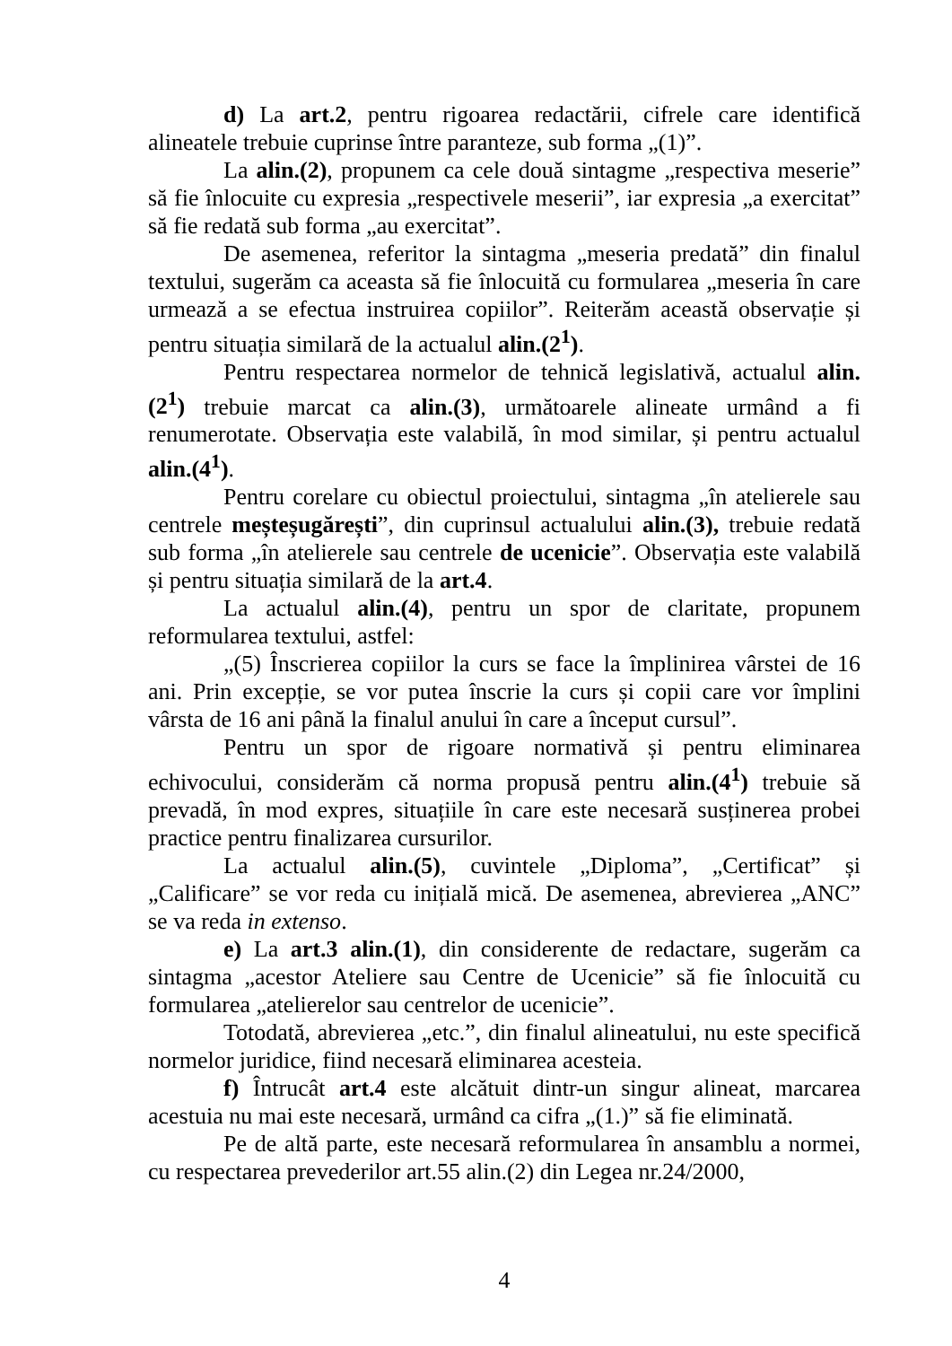d) La art.2, pentru rigoarea redactării, cifrele care identifică alineatele trebuie cuprinse între paranteze, sub forma „(1)”.
La alin.(2), propunem ca cele două sintagme „respectiva meserie” să fie înlocuite cu expresia „respectivele meserii”, iar expresia „a exercitat” să fie redată sub forma „au exercitat”.
De asemenea, referitor la sintagma „meseria predată” din finalul textului, sugerăm ca aceasta să fie înlocuită cu formularea „meseria în care urmează a se efectua instruirea copiilor”. Reiterăm această observație și pentru situația similară de la actualul alin.(2<sup>1</sup>).
Pentru respectarea normelor de tehnică legislativă, actualul alin.(2<sup>1</sup>) trebuie marcat ca alin.(3), următoarele alineate urmând a fi renumerotate. Observația este valabilă, în mod similar, și pentru actualul alin.(4<sup>1</sup>).
Pentru corelare cu obiectul proiectului, sintagma „în atelierele sau centrele meșteșugărești”, din cuprinsul actualului alin.(3), trebuie redată sub forma „în atelierele sau centrele de ucenicie”. Observația este valabilă și pentru situația similară de la art.4.
La actualul alin.(4), pentru un spor de claritate, propunem reformularea textului, astfel:
„(5) Înscrierea copiilor la curs se face la împlinirea vârstei de 16 ani. Prin excepție, se vor putea înscrie la curs și copii care vor împlini vârsta de 16 ani până la finalul anului în care a început cursul”.
Pentru un spor de rigoare normativă și pentru eliminarea echivocului, considerăm că norma propusă pentru alin.(4<sup>1</sup>) trebuie să prevadă, în mod expres, situațiile în care este necesară susținerea probei practice pentru finalizarea cursurilor.
La actualul alin.(5), cuvintele „Diploma”, „Certificat” și „Calificare” se vor reda cu inițială mică. De asemenea, abrevierea „ANC” se va reda in extenso.
e) La art.3 alin.(1), din considerente de redactare, sugerăm ca sintagma „acestor Ateliere sau Centre de Ucenicie” să fie înlocuită cu formularea „atelierelor sau centrelor de ucenicie”.
Totodată, abrevierea „etc.”, din finalul alineatului, nu este specifică normelor juridice, fiind necesară eliminarea acesteia.
f) Întrucât art.4 este alcătuit dintr-un singur alineat, marcarea acestuia nu mai este necesară, urmând ca cifra „(1.)” să fie eliminată.
Pe de altă parte, este necesară reformularea în ansamblu a normei, cu respectarea prevederilor art.55 alin.(2) din Legea nr.24/2000,
4